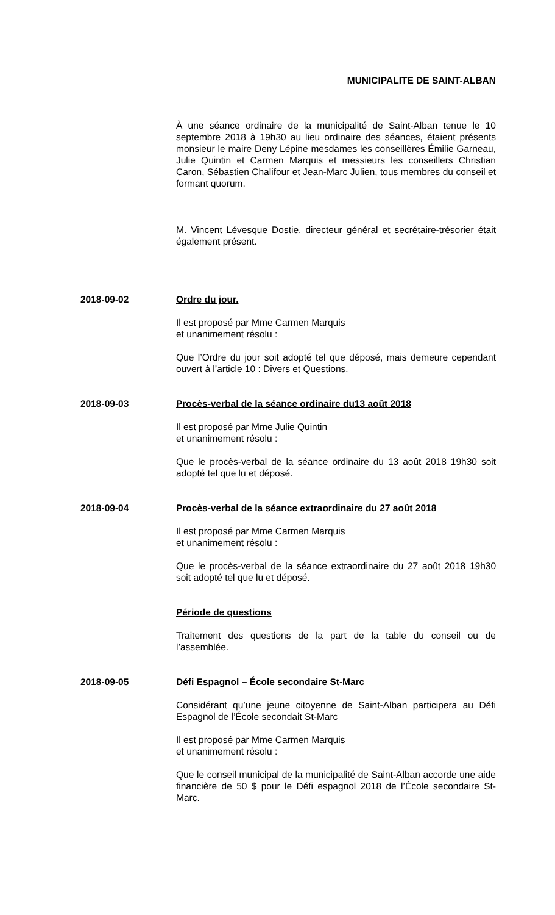MUNICIPALITE DE SAINT-ALBAN
À une séance ordinaire de la municipalité de Saint-Alban tenue le 10 septembre 2018 à 19h30 au lieu ordinaire des séances, étaient présents monsieur le maire Deny Lépine mesdames les conseillères Émilie Garneau, Julie Quintin et Carmen Marquis et messieurs les conseillers Christian Caron, Sébastien Chalifour et Jean-Marc Julien, tous membres du conseil et formant quorum.
M. Vincent Lévesque Dostie, directeur général et secrétaire-trésorier était également présent.
2018-09-02 Ordre du jour.
Il est proposé par Mme Carmen Marquis
et unanimement résolu :
Que l’Ordre du jour soit adopté tel que déposé, mais demeure cependant ouvert à l’article 10 : Divers et Questions.
2018-09-03 Procès-verbal de la séance ordinaire du13 août 2018
Il est proposé par Mme Julie Quintin
et unanimement résolu :
Que le procès-verbal de la séance ordinaire du 13 août 2018 19h30 soit adopté tel que lu et déposé.
2018-09-04 Procès-verbal de la séance extraordinaire du 27 août 2018
Il est proposé par Mme Carmen Marquis
et unanimement résolu :
Que le procès-verbal de la séance extraordinaire du 27 août 2018 19h30 soit adopté tel que lu et déposé.
Période de questions
Traitement des questions de la part de la table du conseil ou de l’assemblée.
2018-09-05 Défi Espagnol – École secondaire St-Marc
Considérant qu’une jeune citoyenne de Saint-Alban participera au Défi Espagnol de l’École secondait St-Marc
Il est proposé par Mme Carmen Marquis
et unanimement résolu :
Que le conseil municipal de la municipalité de Saint-Alban accorde une aide financière de 50 $ pour le Défi espagnol 2018 de l’École secondaire St-Marc.